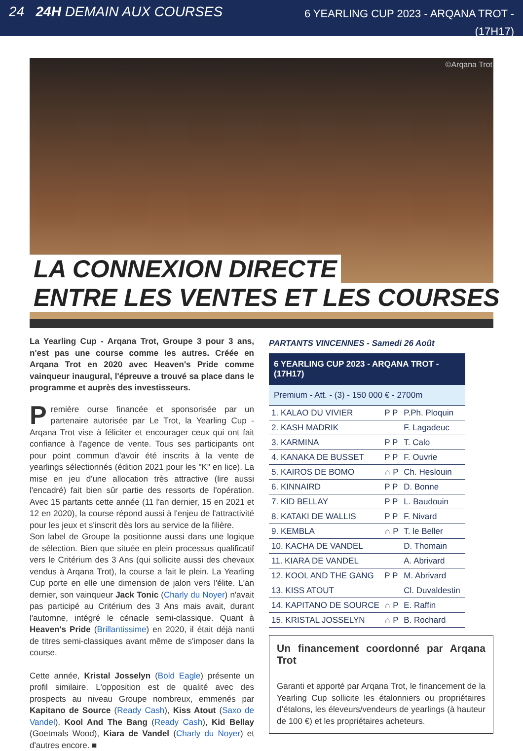24 24H DEMAIN AUX COURSES
6 YEARLING CUP 2023 - ARQANA TROT - (17H17)
©Arqana Trot
LA CONNEXION DIRECTE
ENTRE LES VENTES ET LES COURSES
La Yearling Cup - Arqana Trot, Groupe 3 pour 3 ans, n'est pas une course comme les autres. Créée en Arqana Trot en 2020 avec Heaven's Pride comme vainqueur inaugural, l'épreuve a trouvé sa place dans le programme et auprès des investisseurs.
Première ourse financée et sponsorisée par un partenaire autorisée par Le Trot, la Yearling Cup - Arqana Trot vise à féliciter et encourager ceux qui ont fait confiance à l'agence de vente. Tous ses participants ont pour point commun d'avoir été inscrits à la vente de yearlings sélectionnés (édition 2021 pour les "K" en lice). La mise en jeu d'une allocation très attractive (lire aussi l'encadré) fait bien sûr partie des ressorts de l'opération. Avec 15 partants cette année (11 l'an dernier, 15 en 2021 et 12 en 2020), la course répond aussi à l'enjeu de l'attractivité pour les jeux et s'inscrit dès lors au service de la filière.
Son label de Groupe la positionne aussi dans une logique de sélection. Bien que située en plein processus qualificatif vers le Critérium des 3 Ans (qui sollicite aussi des chevaux vendus à Arqana Trot), la course a fait le plein. La Yearling Cup porte en elle une dimension de jalon vers l'élite. L'an dernier, son vainqueur Jack Tonic (Charly du Noyer) n'avait pas participé au Critérium des 3 Ans mais avait, durant l'automne, intégré le cénacle semi-classique. Quant à Heaven's Pride (Brillantissime) en 2020, il était déjà nanti de titres semi-classiques avant même de s'imposer dans la course.
Cette année, Kristal Josselyn (Bold Eagle) présente un profil similaire. L'opposition est de qualité avec des prospects au niveau Groupe nombreux, emmenés par Kapitano de Source (Ready Cash), Kiss Atout (Saxo de Vandel), Kool And The Bang (Ready Cash), Kid Bellay (Goetmals Wood), Kiara de Vandel (Charly du Noyer) et d'autres encore. ■
PARTANTS VINCENNES - Samedi 26 Août
| 6 YEARLING CUP 2023 - ARQANA TROT - (17H17) | | |
| --- | --- | --- |
| Premium - Att. - (3) - 150 000 € - 2700m | | |
| 1. KALAO DU VIVIER | P P | P.Ph. Ploquin |
| 2. KASH MADRIK | | F. Lagadeuc |
| 3. KARMINA | P P | T. Calo |
| 4. KANAKA DE BUSSET | P P | F. Ouvrie |
| 5. KAIROS DE BOMO | ∩ P | Ch. Heslouin |
| 6. KINNAIRD | P P | D. Bonne |
| 7. KID BELLAY | P P | L. Baudouin |
| 8. KATAKI DE WALLIS | P P | F. Nivard |
| 9. KEMBLA | ∩ P | T. le Beller |
| 10. KACHA DE VANDEL | | D. Thomain |
| 11. KIARA DE VANDEL | | A. Abrivard |
| 12. KOOL AND THE GANG | P P | M. Abrivard |
| 13. KISS ATOUT | | Cl. Duvaldestin |
| 14. KAPITANO DE SOURCE | ∩ P | E. Raffin |
| 15. KRISTAL JOSSELYN | ∩ P | B. Rochard |
Un financement coordonné par Arqana Trot
Garanti et apporté par Arqana Trot, le financement de la Yearling Cup sollicite les étalonniers ou propriétaires d’étalons, les éleveurs/vendeurs de yearlings (à hauteur de 100 €) et les propriétaires acheteurs.